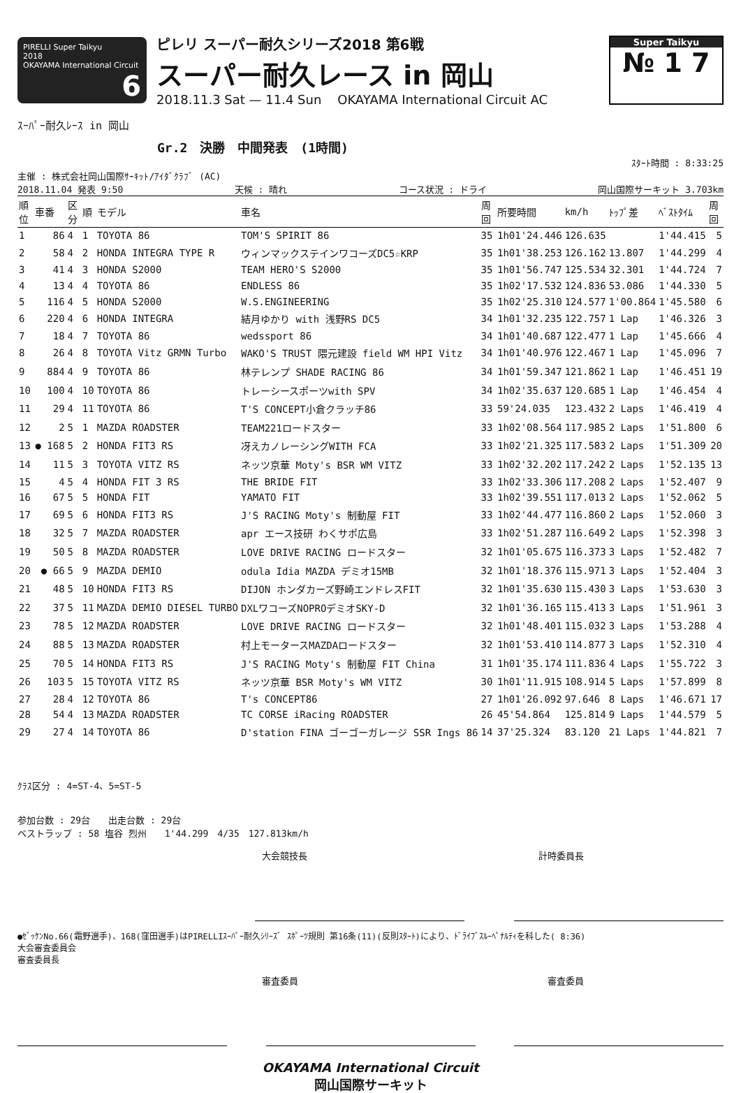PIRELLI Super Taikyu
2018
OKAYAMA International Circuit 6
ピレリ スーパー耐久シリーズ2018 第6戦
スーパー耐久レース in 岡山
2018.11.3 Sat — 11.4 Sun OKAYAMA International Circuit AC
Super Taikyu
№ 1 7
ｽｰﾊﾟｰ耐久ﾚｰｽ in 岡山
Gr.2　決勝　中間発表　(1時間)
ｽﾀｰﾄ時間 : 8:33:25
主催 : 株式会社岡山国際ｻｰｷｯﾄ/ｱｲﾀﾞｸﾗﾌﾞ (AC)
2018.11.04 発表 9:50 天候 : 晴れ コース状況 : ドライ 岡山国際サーキット 3.703km
| 順位 | 車番 | 区分 | 順 | モデル | 車名 | 周回 | 所要時間 | km/h | ﾄｯﾌﾟ差 | ﾍﾞｽﾄﾀｲﾑ | 周回 |
| --- | --- | --- | --- | --- | --- | --- | --- | --- | --- | --- | --- |
| 1 | 86 | 4 | 1 | TOYOTA 86 | TOM'S SPIRIT 86 | 35 | 1h01'24.446 | 126.635 | | 1'44.415 | 5 |
| 2 | 58 | 4 | 2 | HONDA INTEGRA TYPE R | ウィンマックステインワコーズDC5☆KRP | 35 | 1h01'38.253 | 126.162 | 13.807 | 1'44.299 | 4 |
| 3 | 41 | 4 | 3 | HONDA S2000 | TEAM HERO'S S2000 | 35 | 1h01'56.747 | 125.534 | 32.301 | 1'44.724 | 7 |
| 4 | 13 | 4 | 4 | TOYOTA 86 | ENDLESS 86 | 35 | 1h02'17.532 | 124.836 | 53.086 | 1'44.330 | 5 |
| 5 | 116 | 4 | 5 | HONDA S2000 | W.S.ENGINEERING | 35 | 1h02'25.310 | 124.577 | 1'00.864 | 1'45.580 | 6 |
| 6 | 220 | 4 | 6 | HONDA INTEGRA | 結月ゆかり with 浅野RS DC5 | 34 | 1h01'32.235 | 122.757 | 1 Lap | 1'46.326 | 3 |
| 7 | 18 | 4 | 7 | TOYOTA 86 | wedssport 86 | 34 | 1h01'40.687 | 122.477 | 1 Lap | 1'45.666 | 4 |
| 8 | 26 | 4 | 8 | TOYOTA Vitz GRMN Turbo | WAKO'S TRUST 隈元建設 field WM HPI Vitz | 34 | 1h01'40.976 | 122.467 | 1 Lap | 1'45.096 | 7 |
| 9 | 884 | 4 | 9 | TOYOTA 86 | 林テレンプ SHADE RACING 86 | 34 | 1h01'59.347 | 121.862 | 1 Lap | 1'46.451 | 19 |
| 10 | 100 | 4 | 10 | TOYOTA 86 | トレーシースポーツwith SPV | 34 | 1h02'35.637 | 120.685 | 1 Lap | 1'46.454 | 4 |
| 11 | 29 | 4 | 11 | TOYOTA 86 | T'S CONCEPT小倉クラッチ86 | 33 | 59'24.035 | 123.432 | 2 Laps | 1'46.419 | 4 |
| 12 | 2 | 5 | 1 | MAZDA ROADSTER | TEAM221ロードスター | 33 | 1h02'08.564 | 117.985 | 2 Laps | 1'51.800 | 6 |
| 13 | ● 168 | 5 | 2 | HONDA FIT3 RS | 冴えカノレーシングWITH FCA | 33 | 1h02'21.325 | 117.583 | 2 Laps | 1'51.309 | 20 |
| 14 | 11 | 5 | 3 | TOYOTA VITZ RS | ネッツ京華 Moty's BSR WM VITZ | 33 | 1h02'32.202 | 117.242 | 2 Laps | 1'52.135 | 13 |
| 15 | 4 | 5 | 4 | HONDA FIT 3 RS | THE BRIDE FIT | 33 | 1h02'33.306 | 117.208 | 2 Laps | 1'52.407 | 9 |
| 16 | 67 | 5 | 5 | HONDA FIT | YAMATO FIT | 33 | 1h02'39.551 | 117.013 | 2 Laps | 1'52.062 | 5 |
| 17 | 69 | 5 | 6 | HONDA FIT3 RS | J'S RACING Moty's 制動屋 FIT | 33 | 1h02'44.477 | 116.860 | 2 Laps | 1'52.060 | 3 |
| 18 | 32 | 5 | 7 | MAZDA ROADSTER | apr エース技研 わくサポ広島 | 33 | 1h02'51.287 | 116.649 | 2 Laps | 1'52.398 | 3 |
| 19 | 50 | 5 | 8 | MAZDA ROADSTER | LOVE DRIVE RACING ロードスター | 32 | 1h01'05.675 | 116.373 | 3 Laps | 1'52.482 | 7 |
| 20 | ● 66 | 5 | 9 | MAZDA DEMIO | odula Idia MAZDA デミオ15MB | 32 | 1h01'18.376 | 115.971 | 3 Laps | 1'52.404 | 3 |
| 21 | 48 | 5 | 10 | HONDA FIT3 RS | DIJON ホンダカーズ野崎エンドレスFIT | 32 | 1h01'35.630 | 115.430 | 3 Laps | 1'53.630 | 3 |
| 22 | 37 | 5 | 11 | MAZDA DEMIO DIESEL TURBO | DXLワコーズNOPROデミオSKY-D | 32 | 1h01'36.165 | 115.413 | 3 Laps | 1'51.961 | 3 |
| 23 | 78 | 5 | 12 | MAZDA ROADSTER | LOVE DRIVE RACING ロードスター | 32 | 1h01'48.401 | 115.032 | 3 Laps | 1'53.288 | 4 |
| 24 | 88 | 5 | 13 | MAZDA ROADSTER | 村上モータースMAZDAロードスター | 32 | 1h01'53.410 | 114.877 | 3 Laps | 1'52.310 | 4 |
| 25 | 70 | 5 | 14 | HONDA FIT3 RS | J'S RACING Moty's 制動屋 FIT China | 31 | 1h01'35.174 | 111.836 | 4 Laps | 1'55.722 | 3 |
| 26 | 103 | 5 | 15 | TOYOTA VITZ RS | ネッツ京華 BSR Moty's WM VITZ | 30 | 1h01'11.915 | 108.914 | 5 Laps | 1'57.899 | 8 |
| 27 | 28 | 4 | 12 | TOYOTA 86 | T's CONCEPT86 | 27 | 1h01'26.092 | 97.646 | 8 Laps | 1'46.671 | 17 |
| 28 | 54 | 4 | 13 | MAZDA ROADSTER | TC CORSE iRacing ROADSTER | 26 | 45'54.864 | 125.814 | 9 Laps | 1'44.579 | 5 |
| 29 | 27 | 4 | 14 | TOYOTA 86 | D'station FINA ゴーゴーガレージ SSR Ings 86 | 14 | 37'25.324 | 83.120 | 21 Laps | 1'44.821 | 7 |
ｸﾗｽ区分 : 4=ST-4、5=ST-5
参加台数 : 29台　　出走台数 : 29台
ベストラップ : 58 塩谷 烈州　　1'44.299　4/35　127.813km/h
大会競技長 計時委員長
●ｾﾞｯｹﾝNo.66(霜野選手)、168(窪田選手)はPIRELLIｽｰﾊﾟｰ耐久ｼﾘｰｽﾞ ｽﾎﾟｰﾂ規則 第16条(11)(反則ｽﾀｰﾄ)により、ﾄﾞﾗｲﾌﾞｽﾙｰﾍﾟﾅﾙﾃｨを科した( 8:36)
大会審査委員会
審査委員長
審査委員 審査委員
OKAYAMA International Circuit
岡山国際サーキット